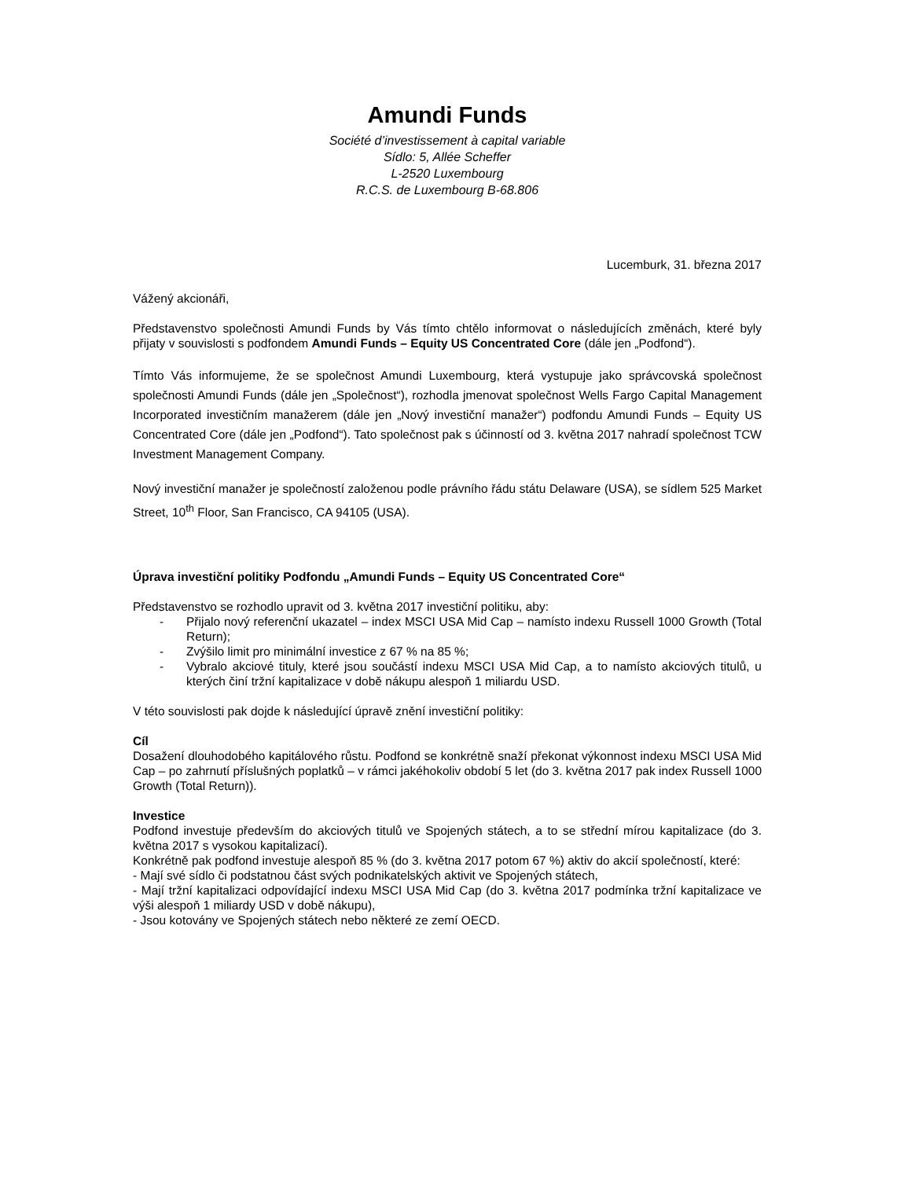Amundi Funds
Société d’investissement à capital variable
Sídlo: 5, Allée Scheffer
L-2520 Luxembourg
R.C.S. de Luxembourg B-68.806
Lucemburk, 31. března 2017
Vážený akcionáři,
Představenstvo společnosti Amundi Funds by Vás tímto chtělo informovat o následujících změnách, které byly přijaty v souvislosti s podfondem Amundi Funds – Equity US Concentrated Core (dále jen „Podfond“).
Tímto Vás informujeme, že se společnost Amundi Luxembourg, která vystupuje jako správcovská společnost společnosti Amundi Funds (dále jen „Společnost“), rozhodla jmenovat společnost Wells Fargo Capital Management Incorporated investičním manažerem (dále jen „Nový investiční manažer“) podfondu Amundi Funds – Equity US Concentrated Core (dále jen „Podfond“). Tato společnost pak s účinností od 3. května 2017 nahradí společnost TCW Investment Management Company.
Nový investiční manažer je společností založenou podle právního řádu státu Delaware (USA), se sídlem 525 Market Street, 10<sup>th</sup> Floor, San Francisco, CA 94105 (USA).
Úprava investiční politiky Podfondu „Amundi Funds – Equity US Concentrated Core“
Představenstvo se rozhodlo upravit od 3. května 2017 investiční politiku, aby:
- Přijalo nový referenční ukazatel – index MSCI USA Mid Cap – namísto indexu Russell 1000 Growth (Total Return);
- Zvýšilo limit pro minimální investice z 67 % na 85 %;
- Vybralo akciové tituly, které jsou součástí indexu MSCI USA Mid Cap, a to namísto akciových titulů, u kterých činí tržní kapitalizace v době nákupu alespoň 1 miliardu USD.
V této souvislosti pak dojde k následující úpravě znění investiční politiky:
Cíl
Dosažení dlouhodobého kapitálového růstu. Podfond se konkrétně snaží překonat výkonnost indexu MSCI USA Mid Cap – po zahrnutí příslušných poplatků – v rámci jakéhokoliv období 5 let (do 3. května 2017 pak index Russell 1000 Growth (Total Return)).
Investice
Podfond investuje především do akciových titulů ve Spojených státech, a to se střední mírou kapitalizace (do 3. května 2017 s vysokou kapitalizací).
Konkrétně pak podfond investuje alespoň 85 % (do 3. května 2017 potom 67 %) aktiv do akcií společností, které:
- Mají své sídlo či podstatnou část svých podnikatelských aktivit ve Spojených státech,
- Mají tržní kapitalizaci odpovídající indexu MSCI USA Mid Cap (do 3. května 2017 podmínka tržní kapitalizace ve výši alespoň 1 miliardy USD v době nákupu),
- Jsou kotovány ve Spojených státech nebo některé ze zemí OECD.